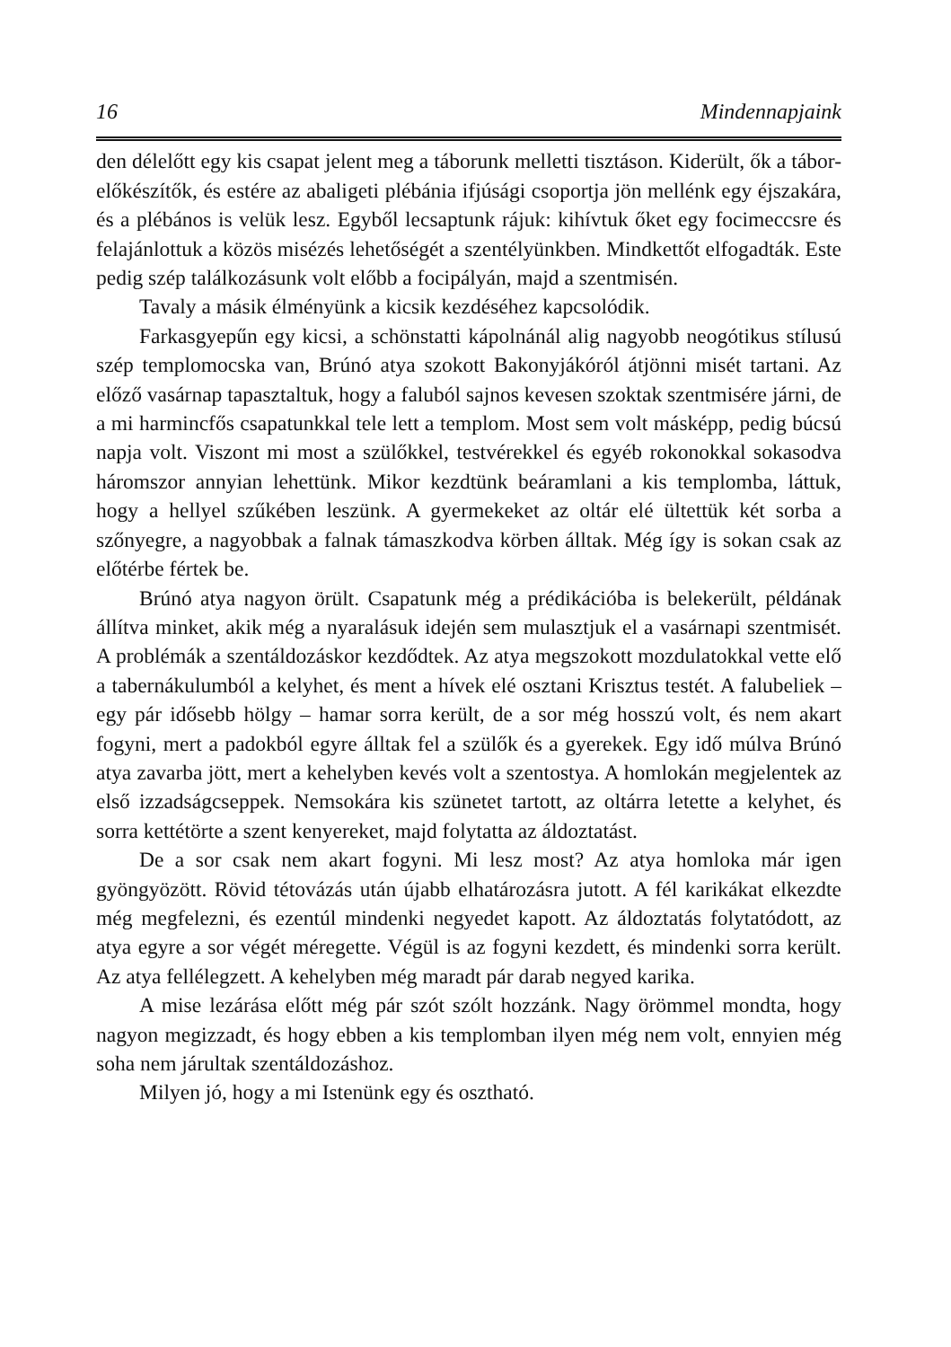16 Mindennapjaink
den délelőtt egy kis csapat jelent meg a táborunk melletti tisztáson. Kiderült, ők a tábor-előkészítők, és estére az abaligeti plébánia ifjúsági csoportja jön mellénk egy éjszakára, és a plébános is velük lesz. Egyből lecsaptunk rájuk: kihívtuk őket egy focimeccsre és felajánlottuk a közös misézés lehetőségét a szentélyünkben. Mindkettőt elfogadták. Este pedig szép találkozásunk volt előbb a focipályán, majd a szentmisén.
Tavaly a másik élményünk a kicsik kezdéséhez kapcsolódik.
Farkasgyepűn egy kicsi, a schönstatti kápolnánál alig nagyobb neogótikus stílusú szép templomocska van, Brúnó atya szokott Bakonyjákóról átjönni misét tartani. Az előző vasárnap tapasztaltuk, hogy a faluból sajnos kevesen szoktak szentmisére járni, de a mi harmincfős csapatunkkal tele lett a templom. Most sem volt másképp, pedig búcsú napja volt. Viszont mi most a szülőkkel, testvérekkel és egyéb rokonokkal sokasodva háromszor annyian lehettünk. Mikor kezdtünk beáramlani a kis templomba, láttuk, hogy a hellyel szűkében leszünk. A gyermekeket az oltár elé ültettük két sorba a szőnyegre, a nagyobbak a falnak támaszkodva körben álltak. Még így is sokan csak az előtérbe fértek be.
Brúnó atya nagyon örült. Csapatunk még a prédikációba is belekerült, példának állítva minket, akik még a nyaralásuk idején sem mulasztjuk el a vasárnapi szentmisét. A problémák a szentáldozáskor kezdődtek. Az atya megszokott mozdulatokkal vette elő a tabernákulumból a kelyhet, és ment a hívek elé osztani Krisztus testét. A falubeliek – egy pár idősebb hölgy – hamar sorra került, de a sor még hosszú volt, és nem akart fogyni, mert a padokból egyre álltak fel a szülők és a gyerekek. Egy idő múlva Brúnó atya zavarba jött, mert a kehelyben kevés volt a szentostya. A homlokán megjelentek az első izzadságcseppek. Nemsokára kis szünetet tartott, az oltárra letette a kelyhet, és sorra kettétörte a szent kenyereket, majd folytatta az áldoztatást.
De a sor csak nem akart fogyni. Mi lesz most? Az atya homloka már igen gyöngyözött. Rövid tétovázás után újabb elhatározásra jutott. A fél karikákat elkezdte még megfelezni, és ezentúl mindenki negyedet kapott. Az áldoztatás folytatódott, az atya egyre a sor végét méregette. Végül is az fogyni kezdett, és mindenki sorra került. Az atya fellélegzett. A kehelyben még maradt pár darab negyed karika.
A mise lezárása előtt még pár szót szólt hozzánk. Nagy örömmel mondta, hogy nagyon megizzadt, és hogy ebben a kis templomban ilyen még nem volt, ennyien még soha nem járultak szentáldozáshoz.
Milyen jó, hogy a mi Istenünk egy és osztható.